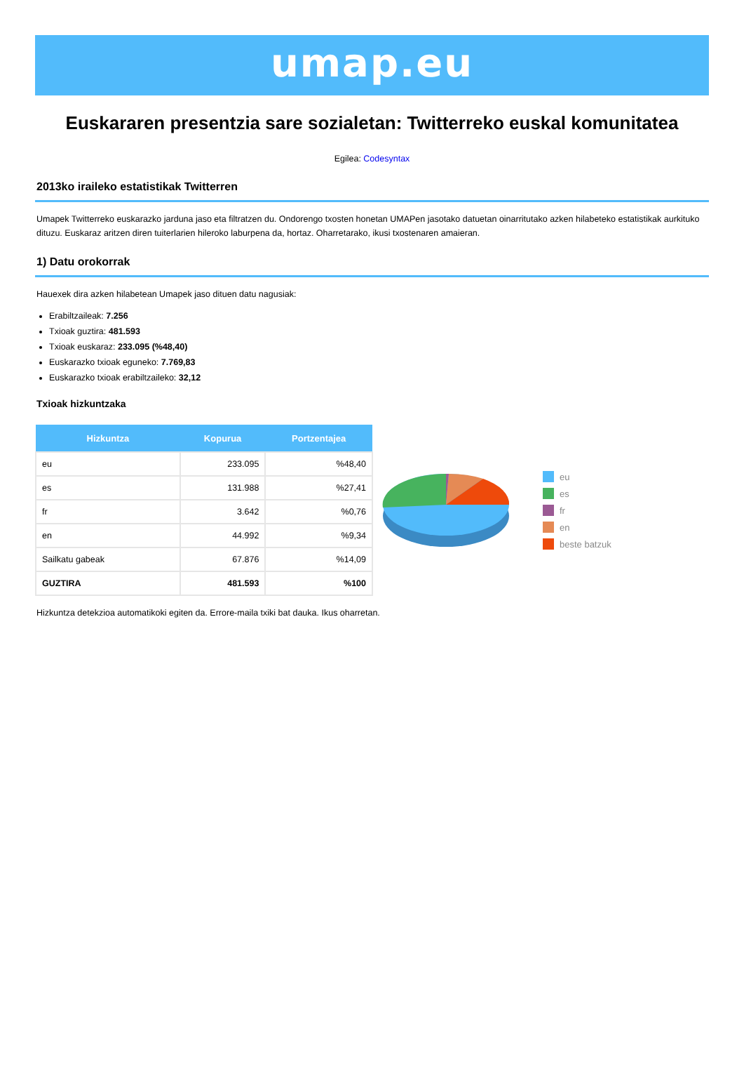umap.eu
Euskararen presentzia sare sozialetan: Twitterreko euskal komunitatea
Egilea: Codesyntax
2013ko iraileko estatistikak Twitterren
Umapek Twitterreko euskarazko jarduna jaso eta filtratzen du. Ondorengo txosten honetan UMAPen jasotako datuetan oinarritutako azken hilabeteko estatistikak aurkituko dituzu. Euskaraz aritzen diren tuiterlarien hileroko laburpena da, hortaz. Oharretarako, ikusi txostenaren amaieran.
1) Datu orokorrak
Hauexek dira azken hilabetean Umapek jaso dituen datu nagusiak:
Erabiltzaileak: 7.256
Txioak guztira: 481.593
Txioak euskaraz: 233.095 (%48,40)
Euskarazko txioak eguneko: 7.769,83
Euskarazko txioak erabiltzaileko: 32,12
Txioak hizkuntzaka
| Hizkuntza | Kopurua | Portzentajea |
| --- | --- | --- |
| eu | 233.095 | %48,40 |
| es | 131.988 | %27,41 |
| fr | 3.642 | %0,76 |
| en | 44.992 | %9,34 |
| Sailkatu gabeak | 67.876 | %14,09 |
| GUZTIRA | 481.593 | %100 |
eu
es
fr
en
beste batzuk
Hizkuntza detekzioa automatikoki egiten da. Errore-maila txiki bat dauka. Ikus oharretan.